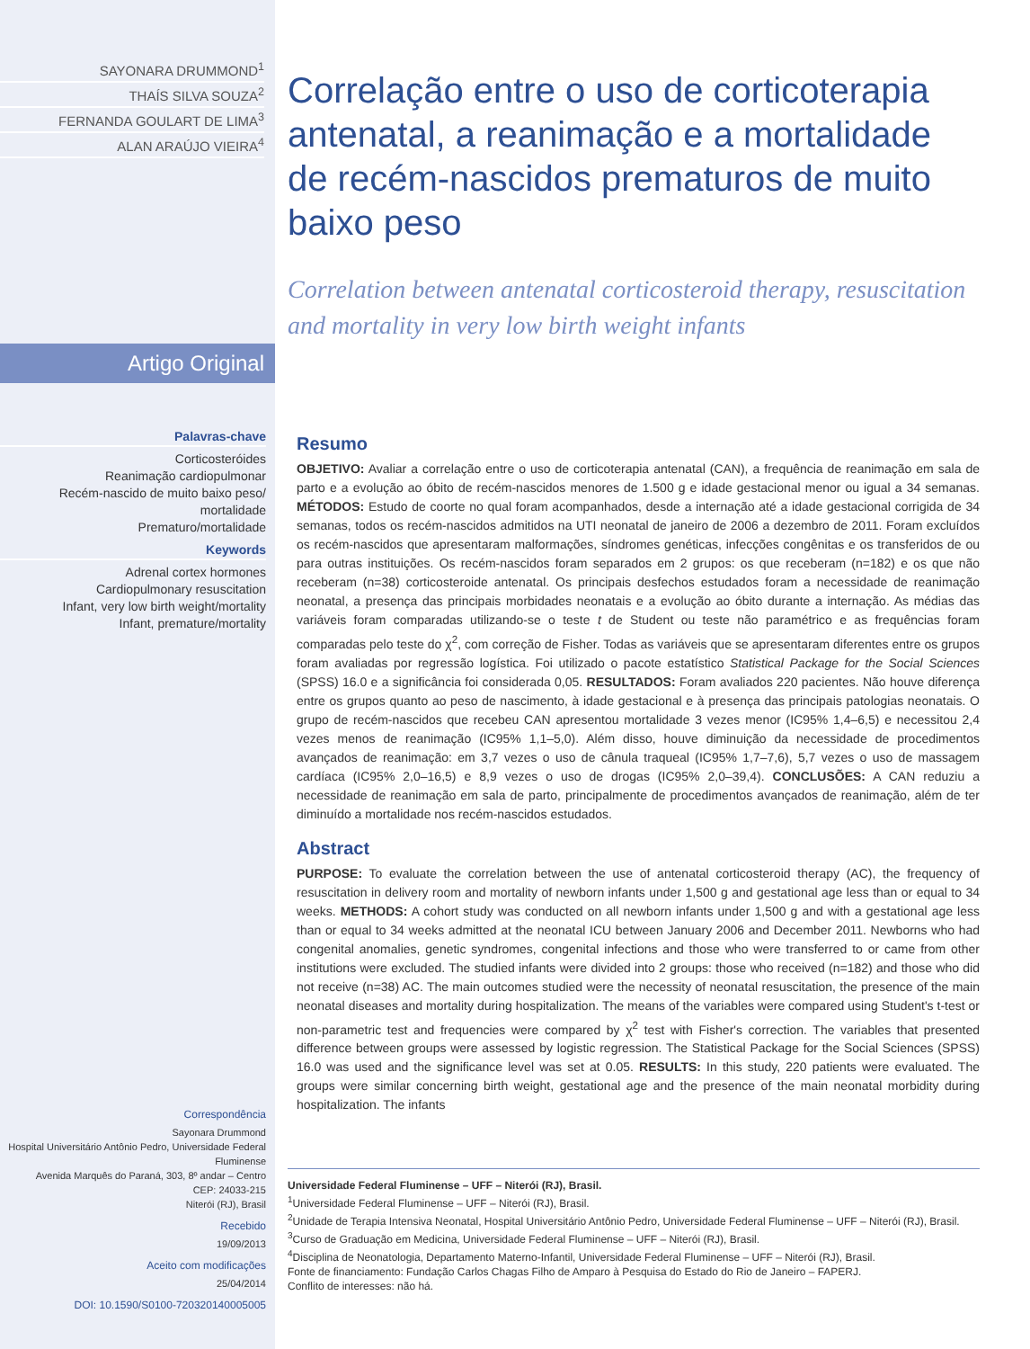SAYONARA DRUMMOND<sup>1</sup>
THAÍS SILVA SOUZA<sup>2</sup>
FERNANDA GOULART DE LIMA<sup>3</sup>
ALAN ARAÚJO VIEIRA<sup>4</sup>
Artigo Original
Palavras-chave
Corticosteróides
Reanimação cardiopulmonar
Recém-nascido de muito baixo peso/ mortalidade
Prematuro/mortalidade
Keywords
Adrenal cortex hormones
Cardiopulmonary resuscitation
Infant, very low birth weight/mortality
Infant, premature/mortality
Correspondência
Sayonara Drummond
Hospital Universitário Antônio Pedro, Universidade Federal Fluminense
Avenida Marquês do Paraná, 303, 8º andar – Centro
CEP: 24033-215
Niterói (RJ), Brasil
Recebido
19/09/2013
Aceito com modificações
25/04/2014
DOI: 10.1590/S0100-720320140005005
Correlação entre o uso de corticoterapia antenatal, a reanimação e a mortalidade de recém-nascidos prematuros de muito baixo peso
Correlation between antenatal corticosteroid therapy, resuscitation and mortality in very low birth weight infants
Resumo
OBJETIVO: Avaliar a correlação entre o uso de corticoterapia antenatal (CAN), a frequência de reanimação em sala de parto e a evolução ao óbito de recém-nascidos menores de 1.500 g e idade gestacional menor ou igual a 34 semanas. MÉTODOS: Estudo de coorte no qual foram acompanhados, desde a internação até a idade gestacional corrigida de 34 semanas, todos os recém-nascidos admitidos na UTI neonatal de janeiro de 2006 a dezembro de 2011. Foram excluídos os recém-nascidos que apresentaram malformações, síndromes genéticas, infecções congênitas e os transferidos de ou para outras instituições. Os recém-nascidos foram separados em 2 grupos: os que receberam (n=182) e os que não receberam (n=38) corticosteroide antenatal. Os principais desfechos estudados foram a necessidade de reanimação neonatal, a presença das principais morbidades neonatais e a evolução ao óbito durante a internação. As médias das variáveis foram comparadas utilizando-se o teste t de Student ou teste não paramétrico e as frequências foram comparadas pelo teste do χ<sup>2</sup>, com correção de Fisher. Todas as variáveis que se apresentaram diferentes entre os grupos foram avaliadas por regressão logística. Foi utilizado o pacote estatístico Statistical Package for the Social Sciences (SPSS) 16.0 e a significância foi considerada 0,05. RESULTADOS: Foram avaliados 220 pacientes. Não houve diferença entre os grupos quanto ao peso de nascimento, à idade gestacional e à presença das principais patologias neonatais. O grupo de recém-nascidos que recebeu CAN apresentou mortalidade 3 vezes menor (IC95% 1,4–6,5) e necessitou 2,4 vezes menos de reanimação (IC95% 1,1–5,0). Além disso, houve diminuição da necessidade de procedimentos avançados de reanimação: em 3,7 vezes o uso de cânula traqueal (IC95% 1,7–7,6), 5,7 vezes o uso de massagem cardíaca (IC95% 2,0–16,5) e 8,9 vezes o uso de drogas (IC95% 2,0–39,4). CONCLUSÕES: A CAN reduziu a necessidade de reanimação em sala de parto, principalmente de procedimentos avançados de reanimação, além de ter diminuído a mortalidade nos recém-nascidos estudados.
Abstract
PURPOSE: To evaluate the correlation between the use of antenatal corticosteroid therapy (AC), the frequency of resuscitation in delivery room and mortality of newborn infants under 1,500 g and gestational age less than or equal to 34 weeks. METHODS: A cohort study was conducted on all newborn infants under 1,500 g and with a gestational age less than or equal to 34 weeks admitted at the neonatal ICU between January 2006 and December 2011. Newborns who had congenital anomalies, genetic syndromes, congenital infections and those who were transferred to or came from other institutions were excluded. The studied infants were divided into 2 groups: those who received (n=182) and those who did not receive (n=38) AC. The main outcomes studied were the necessity of neonatal resuscitation, the presence of the main neonatal diseases and mortality during hospitalization. The means of the variables were compared using Student's t-test or non-parametric test and frequencies were compared by χ<sup>2</sup> test with Fisher's correction. The variables that presented difference between groups were assessed by logistic regression. The Statistical Package for the Social Sciences (SPSS) 16.0 was used and the significance level was set at 0.05. RESULTS: In this study, 220 patients were evaluated. The groups were similar concerning birth weight, gestational age and the presence of the main neonatal morbidity during hospitalization. The infants
Universidade Federal Fluminense – UFF – Niterói (RJ), Brasil.
<sup>1</sup> Universidade Federal Fluminense – UFF – Niterói (RJ), Brasil.
<sup>2</sup> Unidade de Terapia Intensiva Neonatal, Hospital Universitário Antônio Pedro, Universidade Federal Fluminense – UFF – Niterói (RJ), Brasil.
<sup>3</sup> Curso de Graduação em Medicina, Universidade Federal Fluminense – UFF – Niterói (RJ), Brasil.
<sup>4</sup> Disciplina de Neonatologia, Departamento Materno-Infantil, Universidade Federal Fluminense – UFF – Niterói (RJ), Brasil.
Fonte de financiamento: Fundação Carlos Chagas Filho de Amparo à Pesquisa do Estado do Rio de Janeiro – FAPERJ.
Conflito de interesses: não há.